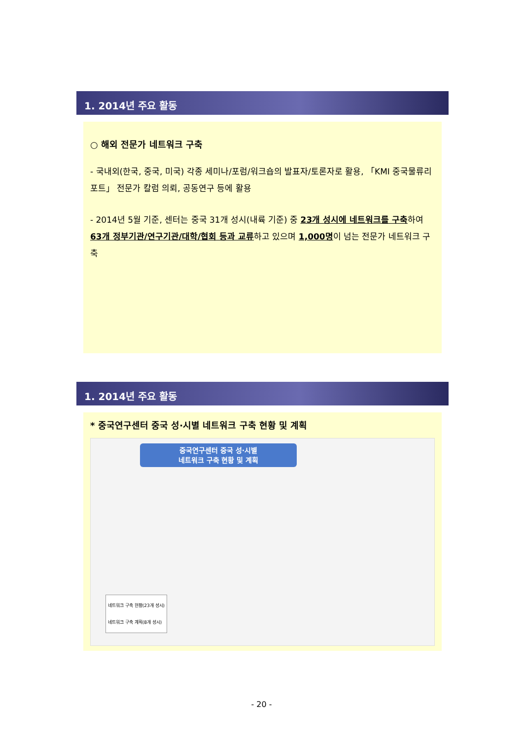1. 2014년 주요 활동
○ 해외 전문가 네트워크 구축
- 국내외(한국, 중국, 미국) 각종 세미나/포럼/워크숍의 발표자/토론자로 활용, 「KMI 중국물류리포트」 전문가 칼럼 의뢰, 공동연구 등에 활용
- 2014년 5월 기준, 센터는 중국 31개 성시(내륙 기준) 중 23개 성시에 네트워크를 구축하여 63개 정부기관/연구기관/대학/협회 등과 교류하고 있으며 1,000명이 넘는 전문가 네트워크 구축
1. 2014년 주요 활동
* 중국연구센터 중국 성·시별 네트워크 구축 현황 및 계획
중국연구센터 중국 성·시별
네트워크 구축 현황 및 계획
네트워크 구축 현황(23개 성시)
네트워크 구축 계획(8개 성시)
- 20 -